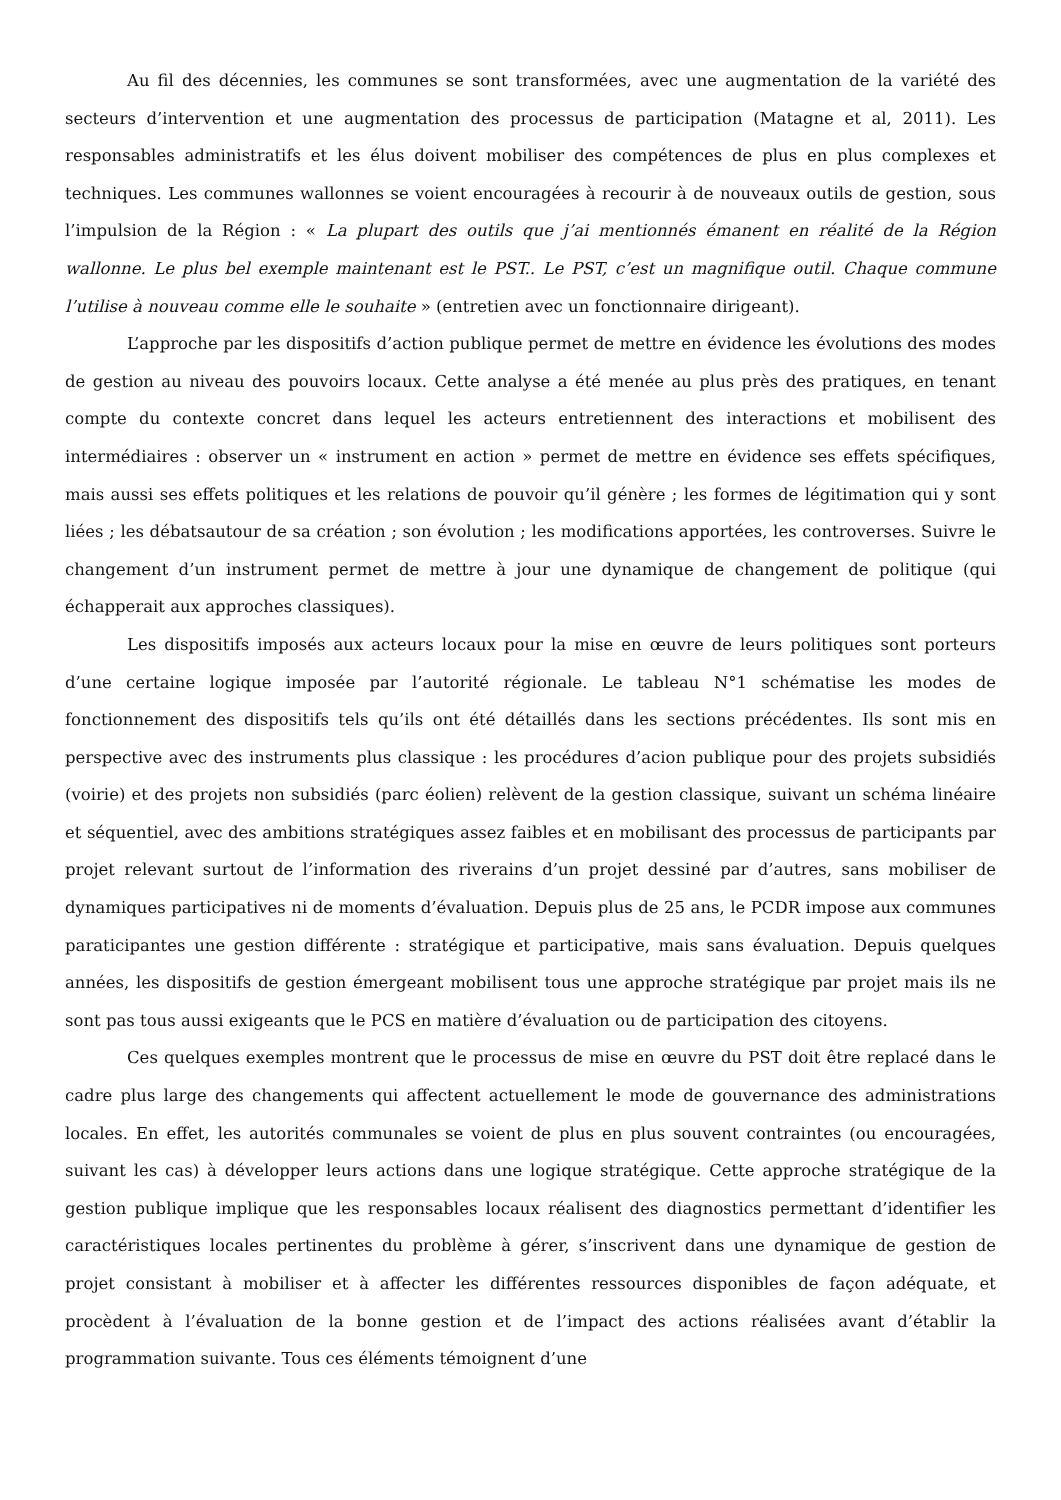Au fil des décennies, les communes se sont transformées, avec une augmentation de la variété des secteurs d’intervention et une augmentation des processus de participation (Matagne et al, 2011). Les responsables administratifs et les élus doivent mobiliser des compétences de plus en plus complexes et techniques. Les communes wallonnes se voient encouragées à recourir à de nouveaux outils de gestion, sous l’impulsion de la Région : « La plupart des outils que j’ai mentionnés émanent en réalité de la Région wallonne. Le plus bel exemple maintenant est le PST.. Le PST, c’est un magnifique outil. Chaque commune l’utilise à nouveau comme elle le souhaite » (entretien avec un fonctionnaire dirigeant).
L’approche par les dispositifs d’action publique permet de mettre en évidence les évolutions des modes de gestion au niveau des pouvoirs locaux. Cette analyse a été menée au plus près des pratiques, en tenant compte du contexte concret dans lequel les acteurs entretiennent des interactions et mobilisent des intermédiaires : observer un « instrument en action » permet de mettre en évidence ses effets spécifiques, mais aussi ses effets politiques et les relations de pouvoir qu’il génère ; les formes de légitimation qui y sont liées ; les débatsautour de sa création ; son évolution ; les modifications apportées, les controverses. Suivre le changement d’un instrument permet de mettre à jour une dynamique de changement de politique (qui échapperait aux approches classiques).
Les dispositifs imposés aux acteurs locaux pour la mise en œuvre de leurs politiques sont porteurs d’une certaine logique imposée par l’autorité régionale. Le tableau N°1 schématise les modes de fonctionnement des dispositifs tels qu’ils ont été détaillés dans les sections précédentes. Ils sont mis en perspective avec des instruments plus classique : les procédures d’acion publique pour des projets subsidiés (voirie) et des projets non subsidiés (parc éolien) relèvent de la gestion classique, suivant un schéma linéaire et séquentiel, avec des ambitions stratégiques assez faibles et en mobilisant des processus de participants par projet relevant surtout de l’information des riverains d’un projet dessiné par d’autres, sans mobiliser de dynamiques participatives ni de moments d’évaluation. Depuis plus de 25 ans, le PCDR impose aux communes paraticipantes une gestion différente : stratégique et participative, mais sans évaluation. Depuis quelques années, les dispositifs de gestion émergeant mobilisent tous une approche stratégique par projet mais ils ne sont pas tous aussi exigeants que le PCS en matière d’évaluation ou de participation des citoyens.
Ces quelques exemples montrent que le processus de mise en œuvre du PST doit être replacé dans le cadre plus large des changements qui affectent actuellement le mode de gouvernance des administrations locales. En effet, les autorités communales se voient de plus en plus souvent contraintes (ou encouragées, suivant les cas) à développer leurs actions dans une logique stratégique. Cette approche stratégique de la gestion publique implique que les responsables locaux réalisent des diagnostics permettant d’identifier les caractéristiques locales pertinentes du problème à gérer, s’inscrivent dans une dynamique de gestion de projet consistant à mobiliser et à affecter les différentes ressources disponibles de façon adéquate, et procèdent à l’évaluation de la bonne gestion et de l’impact des actions réalisées avant d’établir la programmation suivante. Tous ces éléments témoignent d’une